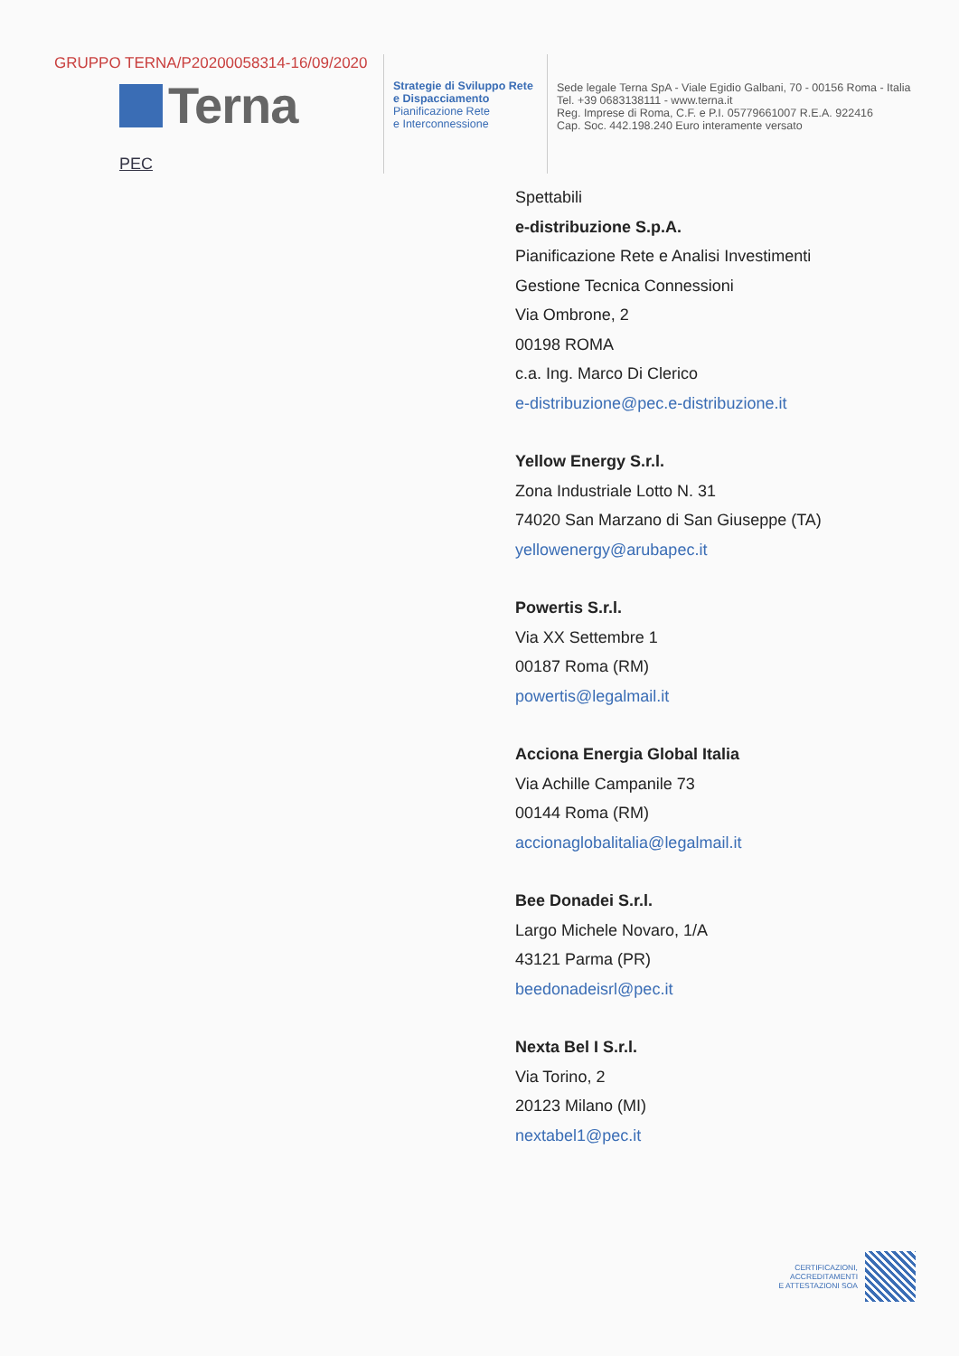GRUPPO TERNA/P20200058314-16/09/2020
Terna
PEC
Strategie di Sviluppo Rete
e Dispacciamento
Pianificazione Rete
e Interconnessione
Sede legale Terna SpA - Viale Egidio Galbani, 70 - 00156 Roma - Italia
Tel. +39 0683138111 - www.terna.it
Reg. Imprese di Roma, C.F. e P.I. 05779661007 R.E.A. 922416
Cap. Soc. 442.198.240 Euro interamente versato
Spettabili
e-distribuzione S.p.A.
Pianificazione Rete e Analisi Investimenti
Gestione Tecnica Connessioni
Via Ombrone, 2
00198 ROMA
c.a. Ing. Marco Di Clerico
e-distribuzione@pec.e-distribuzione.it
Yellow Energy S.r.l.
Zona Industriale Lotto N. 31
74020 San Marzano di San Giuseppe (TA)
yellowenergy@arubapec.it
Powertis S.r.l.
Via XX Settembre 1
00187 Roma (RM)
powertis@legalmail.it
Acciona Energia Global Italia
Via Achille Campanile 73
00144 Roma (RM)
accionaglobalitalia@legalmail.it
Bee Donadei S.r.l.
Largo Michele Novaro, 1/A
43121 Parma (PR)
beedonadeisrl@pec.it
Nexta Bel I S.r.l.
Via Torino, 2
20123 Milano (MI)
nextabel1@pec.it
CERTIFICAZIONI,
ACCREDITAMENTI
E ATTESTAZIONI SOA